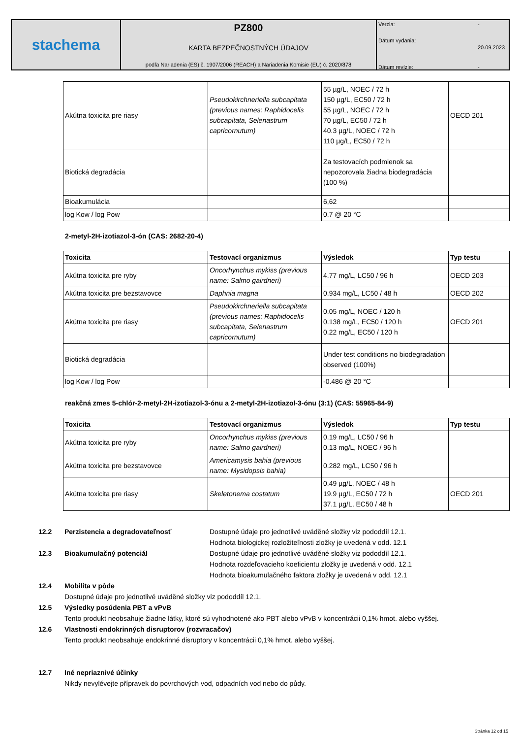stachema
PZ800
KARTA BEZPEČNOSTNÝCH ÚDAJOV
podľa Nariadenia (ES) č. 1907/2006 (REACH) a Nariadenia Komisie (EU) č. 2020/878
Verzia: -
Dátum vydania: 20.09.2023
Dátum revízie: -
| Akútna toxicita pre riasy | Pseudokirchneriella subcapitata (previous names: Raphidocelis subcapitata, Selenastrum capricornutum) | 55 µg/L, NOEC / 72 h 150 µg/L, EC50 / 72 h 55 µg/L, NOEC / 72 h 70 µg/L, EC50 / 72 h 40.3 µg/L, NOEC / 72 h 110 µg/L, EC50 / 72 h | OECD 201 |
| Biotická degradácia | | Za testovacích podmienok sa nepozorovala žiadna biodegradácia (100 %) | |
| Bioakumulácia | | 6,62 | |
| log Kow / log Pow | | 0.7 @ 20 °C | |
2-metyl-2H-izotiazol-3-ón (CAS: 2682-20-4)
| Toxicita | Testovací organizmus | Výsledok | Typ testu |
| --- | --- | --- | --- |
| Akútna toxicita pre ryby | Oncorhynchus mykiss (previous name: Salmo gairdneri) | 4.77 mg/L, LC50 / 96 h | OECD 203 |
| Akútna toxicita pre bezstavovce | Daphnia magna | 0.934 mg/L, LC50 / 48 h | OECD 202 |
| Akútna toxicita pre riasy | Pseudokirchneriella subcapitata (previous names: Raphidocelis subcapitata, Selenastrum capricornutum) | 0.05 mg/L, NOEC / 120 h 0.138 mg/L, EC50 / 120 h 0.22 mg/L, EC50 / 120 h | OECD 201 |
| Biotická degradácia | | Under test conditions no biodegradation observed (100%) | |
| log Kow / log Pow | | -0.486 @ 20 °C | |
reakčná zmes 5-chlór-2-metyl-2H-izotiazol-3-ónu a 2-metyl-2H-izotiazol-3-ónu (3:1) (CAS: 55965-84-9)
| Toxicita | Testovací organizmus | Výsledok | Typ testu |
| --- | --- | --- | --- |
| Akútna toxicita pre ryby | Oncorhynchus mykiss (previous name: Salmo gairdneri) | 0.19 mg/L, LC50 / 96 h 0.13 mg/L, NOEC / 96 h | |
| Akútna toxicita pre bezstavovce | Americamysis bahia (previous name: Mysidopsis bahia) | 0.282 mg/L, LC50 / 96 h | |
| Akútna toxicita pre riasy | Skeletonema costatum | 0.49 µg/L, NOEC / 48 h 19.9 µg/L, EC50 / 72 h 37.1 µg/L, EC50 / 48 h | OECD 201 |
12.2 Perzistencia a degradovateľnosť Dostupné údaje pro jednotlivé uváděné složky viz pododdíl 12.1.
Hodnota biologickej rozložiteľnosti zložky je uvedená v odd. 12.1
12.3 Bioakumulačný potenciál Dostupné údaje pro jednotlivé uváděné složky viz pododdíl 12.1.
Hodnota rozdeľovacieho koeficientu zložky je uvedená v odd. 12.1
Hodnota bioakumulačného faktora zložky je uvedená v odd. 12.1
12.4 Mobilita v pôde
Dostupné údaje pro jednotlivé uváděné složky viz pododdíl 12.1.
12.5 Výsledky posúdenia PBT a vPvB
Tento produkt neobsahuje žiadne látky, ktoré sú vyhodnotené ako PBT alebo vPvB v koncentrácii 0,1% hmot. alebo vyššej.
12.6 Vlastnosti endokrinných disruptorov (rozvracačov)
Tento produkt neobsahuje endokrinné disruptory v koncentrácii 0,1% hmot. alebo vyššej.
12.7 Iné nepriaznivé účinky
Nikdy nevylévejte přípravek do povrchových vod, odpadních vod nebo do půdy.
Stránka 12 od 15